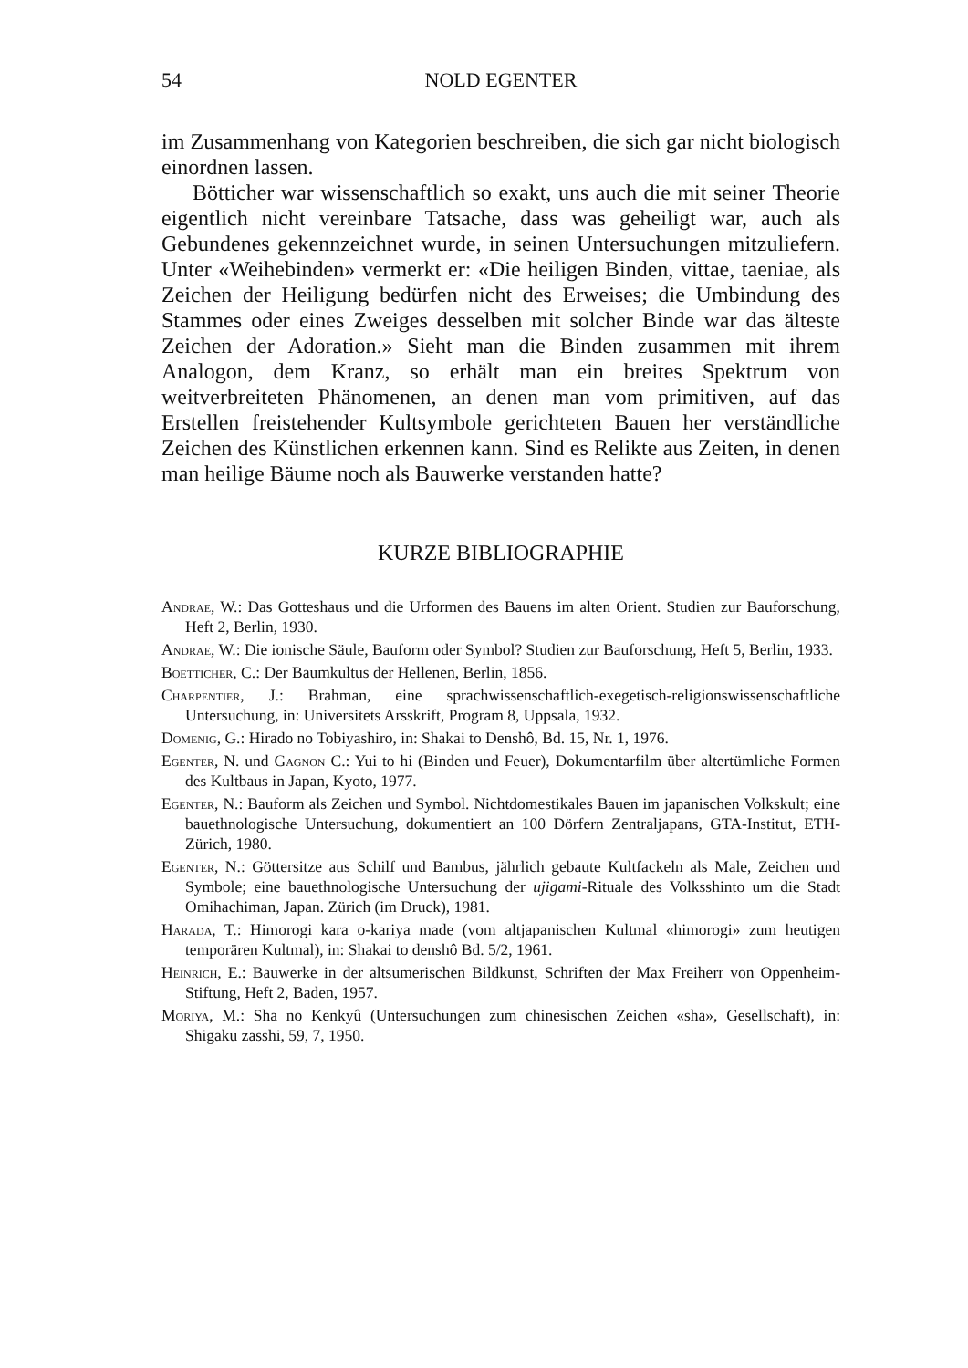54 NOLD EGENTER
im Zusammenhang von Kategorien beschreiben, die sich gar nicht biologisch einordnen lassen.
Bötticher war wissenschaftlich so exakt, uns auch die mit seiner Theorie eigentlich nicht vereinbare Tatsache, dass was geheiligt war, auch als Gebundenes gekennzeichnet wurde, in seinen Untersuchungen mitzuliefern. Unter «Weihebinden» vermerkt er: «Die heiligen Binden, vittae, taeniae, als Zeichen der Heiligung bedürfen nicht des Erweises; die Umbindung des Stammes oder eines Zweiges desselben mit solcher Binde war das älteste Zeichen der Adoration.» Sieht man die Binden zusammen mit ihrem Analogon, dem Kranz, so erhält man ein breites Spektrum von weitverbreiteten Phänomenen, an denen man vom primitiven, auf das Erstellen freistehender Kultsymbole gerichteten Bauen her verständliche Zeichen des Künstlichen erkennen kann. Sind es Relikte aus Zeiten, in denen man heilige Bäume noch als Bauwerke verstanden hatte?
KURZE BIBLIOGRAPHIE
Andrae, W.: Das Gotteshaus und die Urformen des Bauens im alten Orient. Studien zur Bauforschung, Heft 2, Berlin, 1930.
Andrae, W.: Die ionische Säule, Bauform oder Symbol? Studien zur Bauforschung, Heft 5, Berlin, 1933.
Boetticher, C.: Der Baumkultus der Hellenen, Berlin, 1856.
Charpentier, J.: Brahman, eine sprachwissenschaftlich-exegetisch-religionswissenschaftliche Untersuchung, in: Universitets Arsskrift, Program 8, Uppsala, 1932.
Domenig, G.: Hirado no Tobiyashiro, in: Shakai to Denshô, Bd. 15, Nr. 1, 1976.
Egenter, N. und Gagnon C.: Yui to hi (Binden und Feuer), Dokumentarfilm über altertümliche Formen des Kultbaus in Japan, Kyoto, 1977.
Egenter, N.: Bauform als Zeichen und Symbol. Nichtdomestikales Bauen im japanischen Volkskult; eine bauethnologische Untersuchung, dokumentiert an 100 Dörfern Zentraljapans, GTA-Institut, ETH-Zürich, 1980.
Egenter, N.: Göttersitze aus Schilf und Bambus, jährlich gebaute Kultfackeln als Male, Zeichen und Symbole; eine bauethnologische Untersuchung der ujigami-Rituale des Volksshinto um die Stadt Omihachiman, Japan. Zürich (im Druck), 1981.
Harada, T.: Himorogi kara o-kariya made (vom altjapanischen Kultmal «himorogi» zum heutigen temporären Kultmal), in: Shakai to denshô Bd. 5/2, 1961.
Heinrich, E.: Bauwerke in der altsumerischen Bildkunst, Schriften der Max Freiherr von Oppenheim-Stiftung, Heft 2, Baden, 1957.
Moriya, M.: Sha no Kenkyû (Untersuchungen zum chinesischen Zeichen «sha», Gesellschaft), in: Shigaku zasshi, 59, 7, 1950.